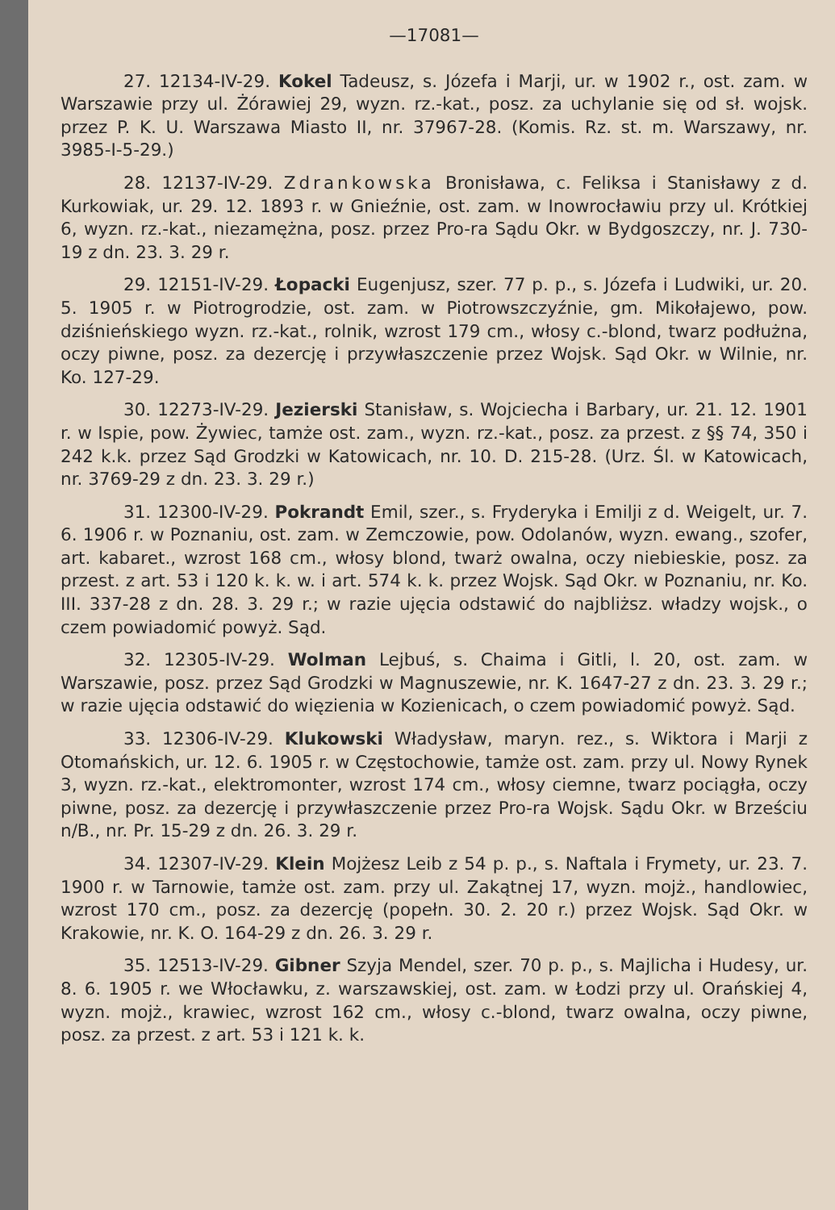—17081—
27. 12134-IV-29. Kokel Tadeusz, s. Józefa i Marji, ur. w 1902 r., ost. zam. w Warszawie przy ul. Żórawiej 29, wyzn. rz.-kat., posz. za uchylanie się od sł. wojsk. przez P. K. U. Warszawa Miasto II, nr. 37967-28. (Komis. Rz. st. m. Warszawy, nr. 3985-I-5-29.)
28. 12137-IV-29. Zdrankowska Bronisława, c. Feliksa i Stanisławy z d. Kurkowiak, ur. 29. 12. 1893 r. w Gnieźnie, ost. zam. w Inowrocławiu przy ul. Krótkiej 6, wyzn. rz.-kat., niezamężna, posz. przez Pro-ra Sądu Okr. w Bydgoszczy, nr. J. 730-19 z dn. 23. 3. 29 r.
29. 12151-IV-29. Łopacki Eugenjusz, szer. 77 p. p., s. Józefa i Ludwiki, ur. 20. 5. 1905 r. w Piotrogrodzie, ost. zam. w Piotrowszczyźnie, gm. Mikołajewo, pow. dziśnieńskiego wyzn. rz.-kat., rolnik, wzrost 179 cm., włosy c.-blond, twarz podłużna, oczy piwne, posz. za dezercję i przywłaszczenie przez Wojsk. Sąd Okr. w Wilnie, nr. Ko. 127-29.
30. 12273-IV-29. Jezierski Stanisław, s. Wojciecha i Barbary, ur. 21. 12. 1901 r. w Ispie, pow. Żywiec, tamże ost. zam., wyzn. rz.-kat., posz. za przest. z §§ 74, 350 i 242 k.k. przez Sąd Grodzki w Katowicach, nr. 10. D. 215-28. (Urz. Śl. w Katowicach, nr. 3769-29 z dn. 23. 3. 29 r.)
31. 12300-IV-29. Pokrandt Emil, szer., s. Fryderyka i Emilji z d. Weigelt, ur. 7. 6. 1906 r. w Poznaniu, ost. zam. w Zemczowie, pow. Odolanów, wyzn. ewang., szofer, art. kabaret., wzrost 168 cm., włosy blond, twarż owalna, oczy niebieskie, posz. za przest. z art. 53 i 120 k. k. w. i art. 574 k. k. przez Wojsk. Sąd Okr. w Poznaniu, nr. Ko. III. 337-28 z dn. 28. 3. 29 r.; w razie ujęcia odstawić do najbliższ. władzy wojsk., o czem powiadomić powyż. Sąd.
32. 12305-IV-29. Wolman Lejbuś, s. Chaima i Gitli, l. 20, ost. zam. w Warszawie, posz. przez Sąd Grodzki w Magnuszewie, nr. K. 1647-27 z dn. 23. 3. 29 r.; w razie ujęcia odstawić do więzienia w Kozienicach, o czem powiadomić powyż. Sąd.
33. 12306-IV-29. Klukowski Władysław, maryn. rez., s. Wiktora i Marji z Otomańskich, ur. 12. 6. 1905 r. w Częstochowie, tamże ost. zam. przy ul. Nowy Rynek 3, wyzn. rz.-kat., elektromonter, wzrost 174 cm., włosy ciemne, twarz pociągła, oczy piwne, posz. za dezercję i przywłaszczenie przez Pro-ra Wojsk. Sądu Okr. w Brześciu n/B., nr. Pr. 15-29 z dn. 26. 3. 29 r.
34. 12307-IV-29. Klein Mojżesz Leib z 54 p. p., s. Naftala i Frymety, ur. 23. 7. 1900 r. w Tarnowie, tamże ost. zam. przy ul. Zakątnej 17, wyzn. mojż., handlowiec, wzrost 170 cm., posz. za dezercję (popełn. 30. 2. 20 r.) przez Wojsk. Sąd Okr. w Krakowie, nr. K. O. 164-29 z dn. 26. 3. 29 r.
35. 12513-IV-29. Gibner Szyja Mendel, szer. 70 p. p., s. Majlicha i Hudesy, ur. 8. 6. 1905 r. we Włocławku, z. warszawskiej, ost. zam. w Łodzi przy ul. Orańskiej 4, wyzn. mojż., krawiec, wzrost 162 cm., włosy c.-blond, twarz owalna, oczy piwne, posz. za przest. z art. 53 i 121 k. k.